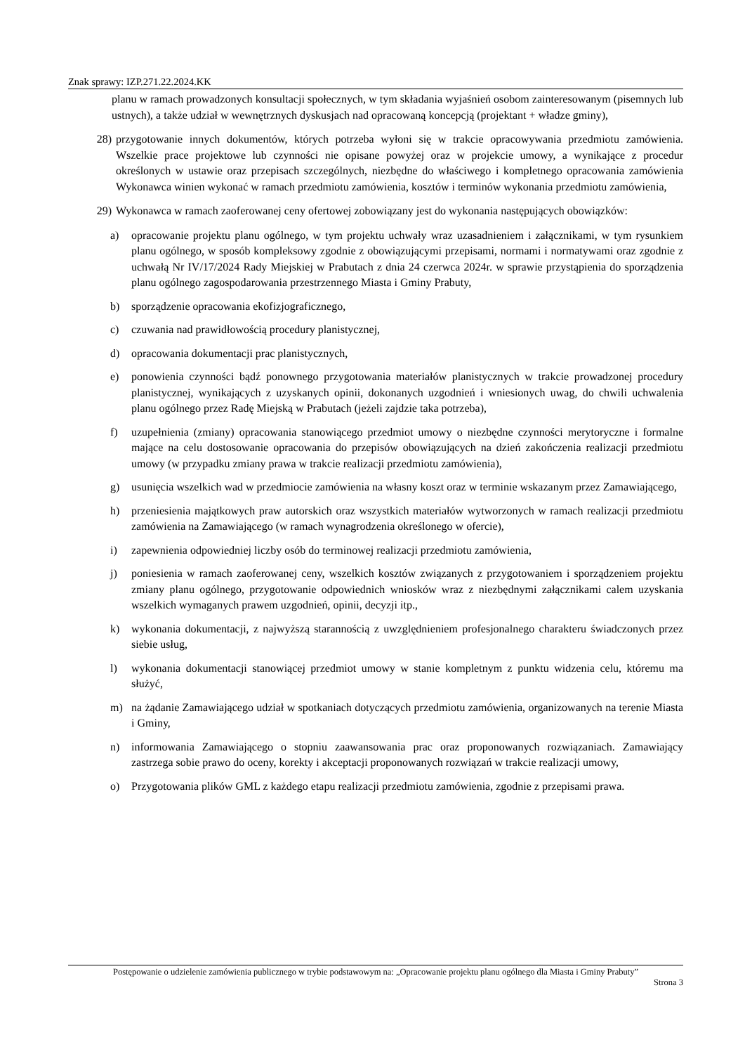Znak sprawy: IZP.271.22.2024.KK
planu w ramach prowadzonych konsultacji społecznych, w tym składania wyjaśnień osobom zainteresowanym (pisemnych lub ustnych), a także udział w wewnętrznych dyskusjach nad opracowaną koncepcją (projektant + władze gminy),
28) przygotowanie innych dokumentów, których potrzeba wyłoni się w trakcie opracowywania przedmiotu zamówienia. Wszelkie prace projektowe lub czynności nie opisane powyżej oraz w projekcie umowy, a wynikające z procedur określonych w ustawie oraz przepisach szczególnych, niezbędne do właściwego i kompletnego opracowania zamówienia Wykonawca winien wykonać w ramach przedmiotu zamówienia, kosztów i terminów wykonania przedmiotu zamówienia,
29) Wykonawca w ramach zaoferowanej ceny ofertowej zobowiązany jest do wykonania następujących obowiązków:
a) opracowanie projektu planu ogólnego, w tym projektu uchwały wraz uzasadnieniem i załącznikami, w tym rysunkiem planu ogólnego, w sposób kompleksowy zgodnie z obowiązującymi przepisami, normami i normatywami oraz zgodnie z uchwałą Nr IV/17/2024 Rady Miejskiej w Prabutach z dnia 24 czerwca 2024r. w sprawie przystąpienia do sporządzenia planu ogólnego zagospodarowania przestrzennego Miasta i Gminy Prabuty,
b) sporządzenie opracowania ekofizjograficznego,
c) czuwania nad prawidłowością procedury planistycznej,
d) opracowania dokumentacji prac planistycznych,
e) ponowienia czynności bądź ponownego przygotowania materiałów planistycznych w trakcie prowadzonej procedury planistycznej, wynikających z uzyskanych opinii, dokonanych uzgodnień i wniesionych uwag, do chwili uchwalenia planu ogólnego przez Radę Miejską w Prabutach (jeżeli zajdzie taka potrzeba),
f) uzupełnienia (zmiany) opracowania stanowiącego przedmiot umowy o niezbędne czynności merytoryczne i formalne mające na celu dostosowanie opracowania do przepisów obowiązujących na dzień zakończenia realizacji przedmiotu umowy (w przypadku zmiany prawa w trakcie realizacji przedmiotu zamówienia),
g) usunięcia wszelkich wad w przedmiocie zamówienia na własny koszt oraz w terminie wskazanym przez Zamawiającego,
h) przeniesienia majątkowych praw autorskich oraz wszystkich materiałów wytworzonych w ramach realizacji przedmiotu zamówienia na Zamawiającego (w ramach wynagrodzenia określonego w ofercie),
i) zapewnienia odpowiedniej liczby osób do terminowej realizacji przedmiotu zamówienia,
j) poniesienia w ramach zaoferowanej ceny, wszelkich kosztów związanych z przygotowaniem i sporządzeniem projektu zmiany planu ogólnego, przygotowanie odpowiednich wniosków wraz z niezbędnymi załącznikami calem uzyskania wszelkich wymaganych prawem uzgodnień, opinii, decyzji itp.,
k) wykonania dokumentacji, z najwyższą starannością z uwzględnieniem profesjonalnego charakteru świadczonych przez siebie usług,
l) wykonania dokumentacji stanowiącej przedmiot umowy w stanie kompletnym z punktu widzenia celu, któremu ma służyć,
m) na żądanie Zamawiającego udział w spotkaniach dotyczących przedmiotu zamówienia, organizowanych na terenie Miasta i Gminy,
n) informowania Zamawiającego o stopniu zaawansowania prac oraz proponowanych rozwiązaniach. Zamawiający zastrzega sobie prawo do oceny, korekty i akceptacji proponowanych rozwiązań w trakcie realizacji umowy,
o) Przygotowania plików GML z każdego etapu realizacji przedmiotu zamówienia, zgodnie z przepisami prawa.
Postępowanie o udzielenie zamówienia publicznego w trybie podstawowym na: „Opracowanie projektu planu ogólnego dla Miasta i Gminy Prabuty”
Strona 3